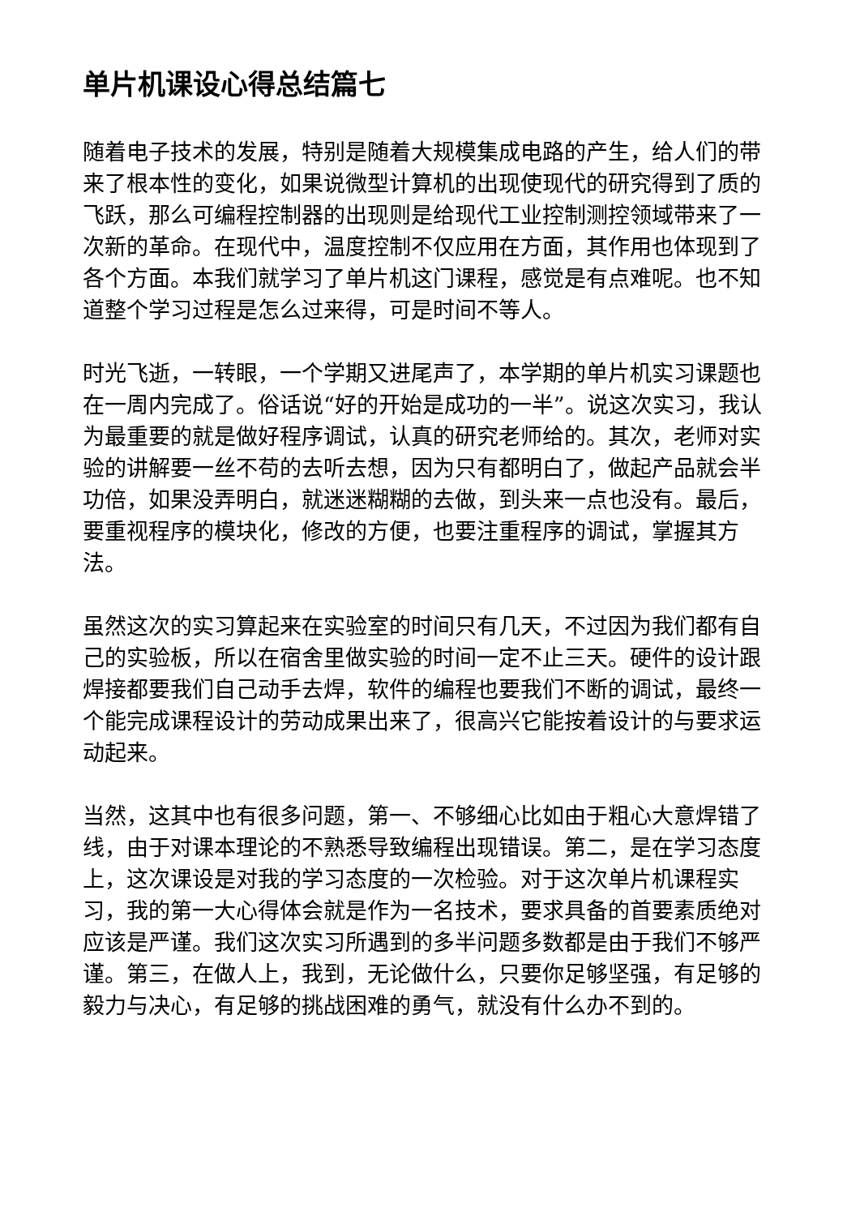单片机课设心得总结篇七
随着电子技术的发展，特别是随着大规模集成电路的产生，给人们的带来了根本性的变化，如果说微型计算机的出现使现代的研究得到了质的飞跃，那么可编程控制器的出现则是给现代工业控制测控领域带来了一次新的革命。在现代中，温度控制不仅应用在方面，其作用也体现到了各个方面。本我们就学习了单片机这门课程，感觉是有点难呢。也不知道整个学习过程是怎么过来得，可是时间不等人。
时光飞逝，一转眼，一个学期又进尾声了，本学期的单片机实习课题也在一周内完成了。俗话说“好的开始是成功的一半”。说这次实习，我认为最重要的就是做好程序调试，认真的研究老师给的。其次，老师对实验的讲解要一丝不苟的去听去想，因为只有都明白了，做起产品就会半功倍，如果没弄明白，就迷迷糊糊的去做，到头来一点也没有。最后，要重视程序的模块化，修改的方便，也要注重程序的调试，掌握其方法。
虽然这次的实习算起来在实验室的时间只有几天，不过因为我们都有自己的实验板，所以在宿舍里做实验的时间一定不止三天。硬件的设计跟焊接都要我们自己动手去焊，软件的编程也要我们不断的调试，最终一个能完成课程设计的劳动成果出来了，很高兴它能按着设计的与要求运动起来。
当然，这其中也有很多问题，第一、不够细心比如由于粗心大意焊错了线，由于对课本理论的不熟悉导致编程出现错误。第二，是在学习态度上，这次课设是对我的学习态度的一次检验。对于这次单片机课程实习，我的第一大心得体会就是作为一名技术，要求具备的首要素质绝对应该是严谨。我们这次实习所遇到的多半问题多数都是由于我们不够严谨。第三，在做人上，我到，无论做什么，只要你足够坚强，有足够的毅力与决心，有足够的挑战困难的勇气，就没有什么办不到的。